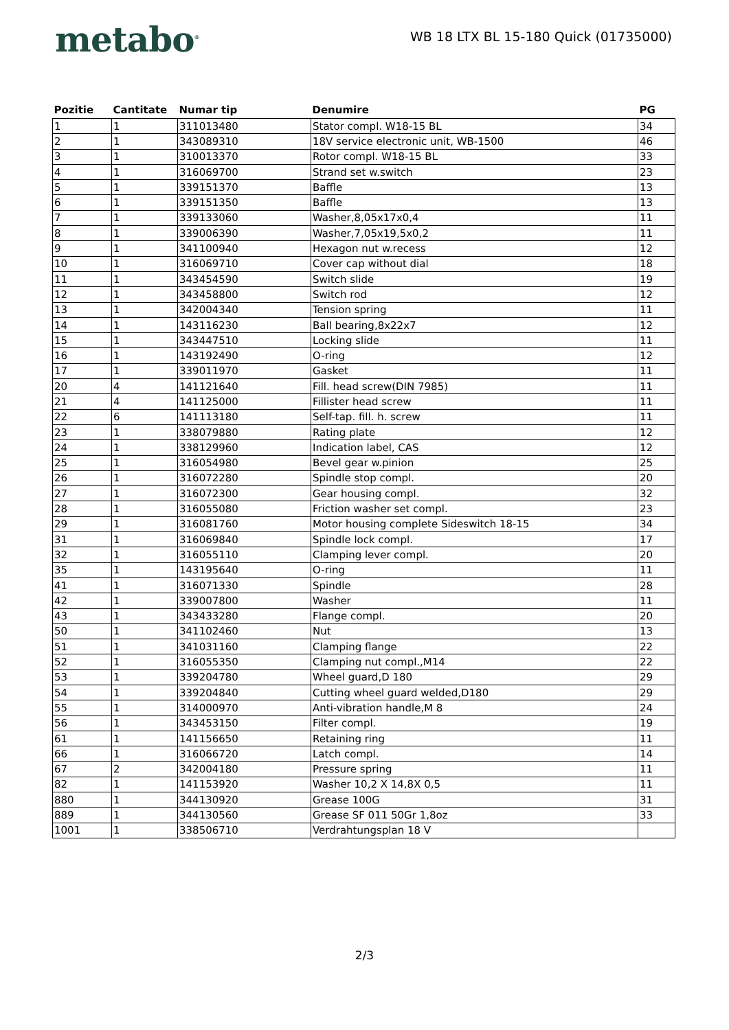metabo<sup>®</sup>
WB 18 LTX BL 15-180 Quick (01735000)
| Pozitie | Cantitate | Numar tip | Denumire | PG |
| --- | --- | --- | --- | --- |
| 1 | 1 | 311013480 | Stator compl. W18-15 BL | 34 |
| 2 | 1 | 343089310 | 18V service electronic unit, WB-1500 | 46 |
| 3 | 1 | 310013370 | Rotor compl. W18-15 BL | 33 |
| 4 | 1 | 316069700 | Strand set w.switch | 23 |
| 5 | 1 | 339151370 | Baffle | 13 |
| 6 | 1 | 339151350 | Baffle | 13 |
| 7 | 1 | 339133060 | Washer,8,05x17x0,4 | 11 |
| 8 | 1 | 339006390 | Washer,7,05x19,5x0,2 | 11 |
| 9 | 1 | 341100940 | Hexagon nut w.recess | 12 |
| 10 | 1 | 316069710 | Cover cap without dial | 18 |
| 11 | 1 | 343454590 | Switch slide | 19 |
| 12 | 1 | 343458800 | Switch rod | 12 |
| 13 | 1 | 342004340 | Tension spring | 11 |
| 14 | 1 | 143116230 | Ball bearing,8x22x7 | 12 |
| 15 | 1 | 343447510 | Locking slide | 11 |
| 16 | 1 | 143192490 | O-ring | 12 |
| 17 | 1 | 339011970 | Gasket | 11 |
| 20 | 4 | 141121640 | Fill. head screw(DIN 7985) | 11 |
| 21 | 4 | 141125000 | Fillister head screw | 11 |
| 22 | 6 | 141113180 | Self-tap. fill. h. screw | 11 |
| 23 | 1 | 338079880 | Rating plate | 12 |
| 24 | 1 | 338129960 | Indication label, CAS | 12 |
| 25 | 1 | 316054980 | Bevel gear w.pinion | 25 |
| 26 | 1 | 316072280 | Spindle stop compl. | 20 |
| 27 | 1 | 316072300 | Gear housing compl. | 32 |
| 28 | 1 | 316055080 | Friction washer set compl. | 23 |
| 29 | 1 | 316081760 | Motor housing complete Sideswitch 18-15 | 34 |
| 31 | 1 | 316069840 | Spindle lock compl. | 17 |
| 32 | 1 | 316055110 | Clamping lever compl. | 20 |
| 35 | 1 | 143195640 | O-ring | 11 |
| 41 | 1 | 316071330 | Spindle | 28 |
| 42 | 1 | 339007800 | Washer | 11 |
| 43 | 1 | 343433280 | Flange compl. | 20 |
| 50 | 1 | 341102460 | Nut | 13 |
| 51 | 1 | 341031160 | Clamping flange | 22 |
| 52 | 1 | 316055350 | Clamping nut compl.,M14 | 22 |
| 53 | 1 | 339204780 | Wheel guard,D 180 | 29 |
| 54 | 1 | 339204840 | Cutting wheel guard welded,D180 | 29 |
| 55 | 1 | 314000970 | Anti-vibration handle,M 8 | 24 |
| 56 | 1 | 343453150 | Filter compl. | 19 |
| 61 | 1 | 141156650 | Retaining ring | 11 |
| 66 | 1 | 316066720 | Latch compl. | 14 |
| 67 | 2 | 342004180 | Pressure spring | 11 |
| 82 | 1 | 141153920 | Washer 10,2 X 14,8X 0,5 | 11 |
| 880 | 1 | 344130920 | Grease 100G | 31 |
| 889 | 1 | 344130560 | Grease SF 011 50Gr 1,8oz | 33 |
| 1001 | 1 | 338506710 | Verdrahtungsplan 18 V | |
2/3